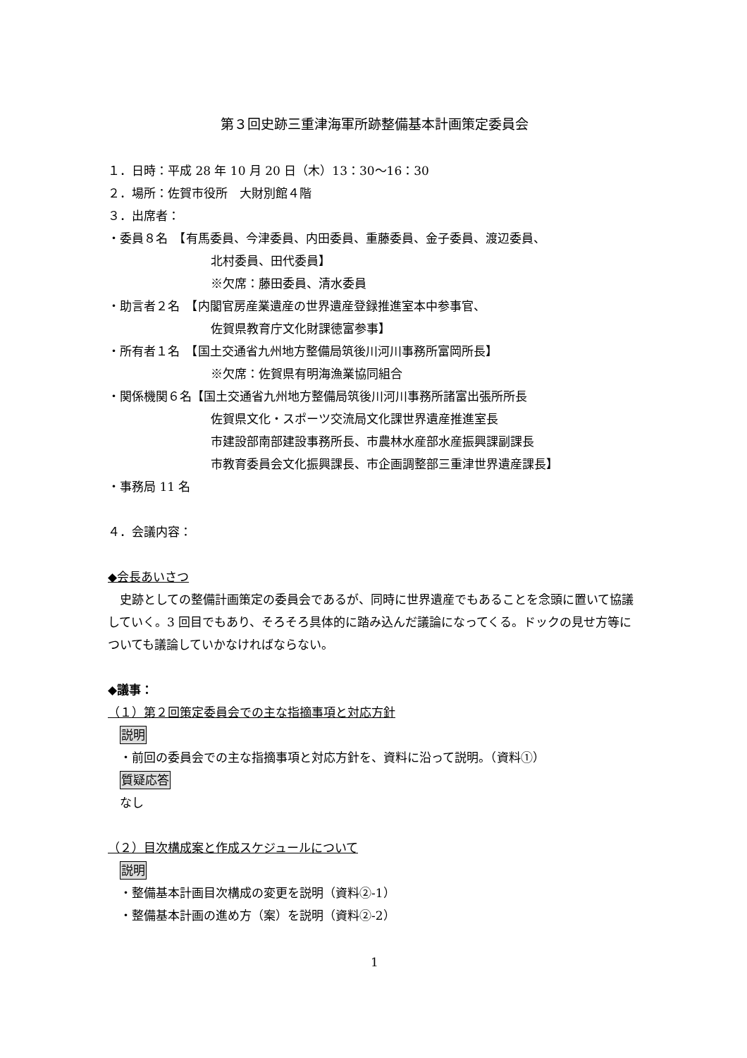第３回史跡三重津海軍所跡整備基本計画策定委員会
１．日時：平成 28 年 10 月 20 日（木）13：30～16：30
２．場所：佐賀市役所　大財別館４階
３．出席者：
・委員８名　【有馬委員、今津委員、内田委員、重藤委員、金子委員、渡辺委員、
北村委員、田代委員】
※欠席：藤田委員、清水委員
・助言者２名　【内閣官房産業遺産の世界遺産登録推進室本中参事官、
佐賀県教育庁文化財課徳富参事】
・所有者１名　【国土交通省九州地方整備局筑後川河川事務所富岡所長】
※欠席：佐賀県有明海漁業協同組合
・関係機関６名【国土交通省九州地方整備局筑後川河川事務所諸富出張所所長
佐賀県文化・スポーツ交流局文化課世界遺産推進室長
市建設部南部建設事務所長、市農林水産部水産振興課副課長
市教育委員会文化振興課長、市企画調整部三重津世界遺産課長】
・事務局 11 名
４．会議内容：
◆会長あいさつ
　史跡としての整備計画策定の委員会であるが、同時に世界遺産でもあることを念頭に置いて協議していく。3 回目でもあり、そろそろ具体的に踏み込んだ議論になってくる。ドックの見せ方等についても議論していかなければならない。
◆議事：
（１）第２回策定委員会での主な指摘事項と対応方針
説明
・前回の委員会での主な指摘事項と対応方針を、資料に沿って説明。（資料①）
質疑応答
なし
（２）目次構成案と作成スケジュールについて
説明
・整備基本計画目次構成の変更を説明（資料②-1）
・整備基本計画の進め方（案）を説明（資料②-2）
1